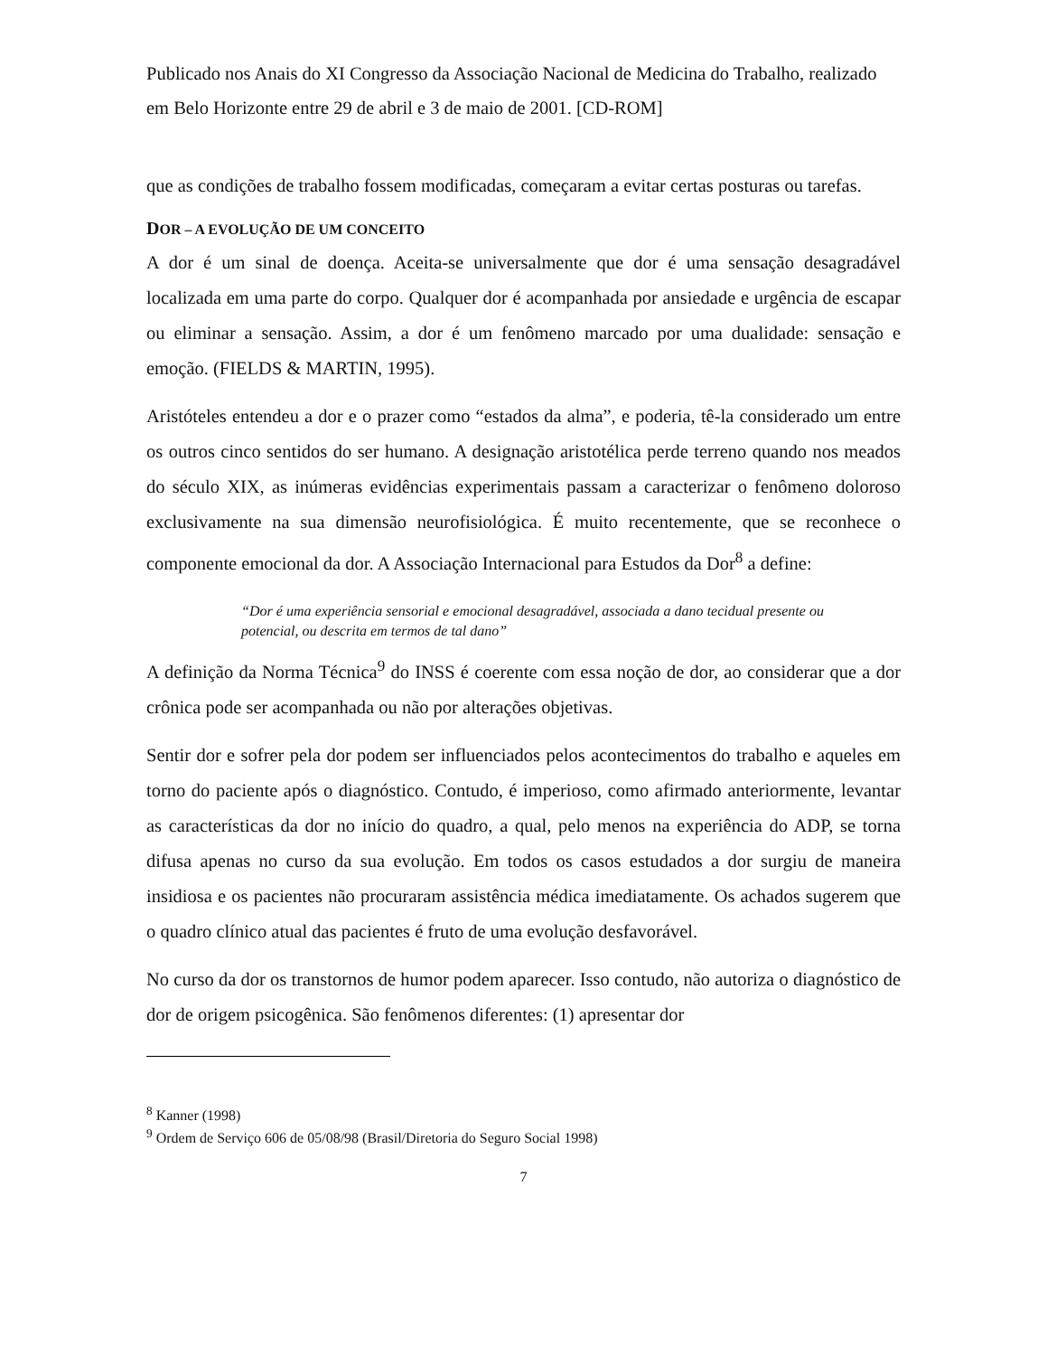Publicado nos Anais do XI Congresso da Associação Nacional de Medicina do Trabalho, realizado em Belo Horizonte entre 29 de abril e 3 de maio de 2001. [CD-ROM]
que as condições de trabalho fossem modificadas, começaram a evitar certas posturas ou tarefas.
DOR – A EVOLUÇÃO DE UM CONCEITO
A dor é um sinal de doença. Aceita-se universalmente que dor é uma sensação desagradável localizada em uma parte do corpo. Qualquer dor é acompanhada por ansiedade e urgência de escapar ou eliminar a sensação. Assim, a dor é um fenômeno marcado por uma dualidade: sensação e emoção. (FIELDS & MARTIN, 1995).
Aristóteles entendeu a dor e o prazer como “estados da alma”, e poderia, tê-la considerado um entre os outros cinco sentidos do ser humano. A designação aristotélica perde terreno quando nos meados do século XIX, as inúmeras evidências experimentais passam a caracterizar o fenômeno doloroso exclusivamente na sua dimensão neurofisiológica. É muito recentemente, que se reconhece o componente emocional da dor. A Associação Internacional para Estudos da Dor<sup>8</sup> a define:
“Dor é uma experiência sensorial e emocional desagradável, associada a dano tecidual presente ou potencial, ou descrita em termos de tal dano”
A definição da Norma Técnica<sup>9</sup> do INSS é coerente com essa noção de dor, ao considerar que a dor crônica pode ser acompanhada ou não por alterações objetivas.
Sentir dor e sofrer pela dor podem ser influenciados pelos acontecimentos do trabalho e aqueles em torno do paciente após o diagnóstico. Contudo, é imperioso, como afirmado anteriormente, levantar as características da dor no início do quadro, a qual, pelo menos na experiência do ADP, se torna difusa apenas no curso da sua evolução. Em todos os casos estudados a dor surgiu de maneira insidiosa e os pacientes não procuraram assistência médica imediatamente. Os achados sugerem que o quadro clínico atual das pacientes é fruto de uma evolução desfavorável.
No curso da dor os transtornos de humor podem aparecer. Isso contudo, não autoriza o diagnóstico de dor de origem psicogênica. São fenômenos diferentes: (1) apresentar dor
<sup>8</sup> Kanner (1998)
<sup>9</sup> Ordem de Serviço 606 de 05/08/98 (Brasil/Diretoria do Seguro Social 1998)
7